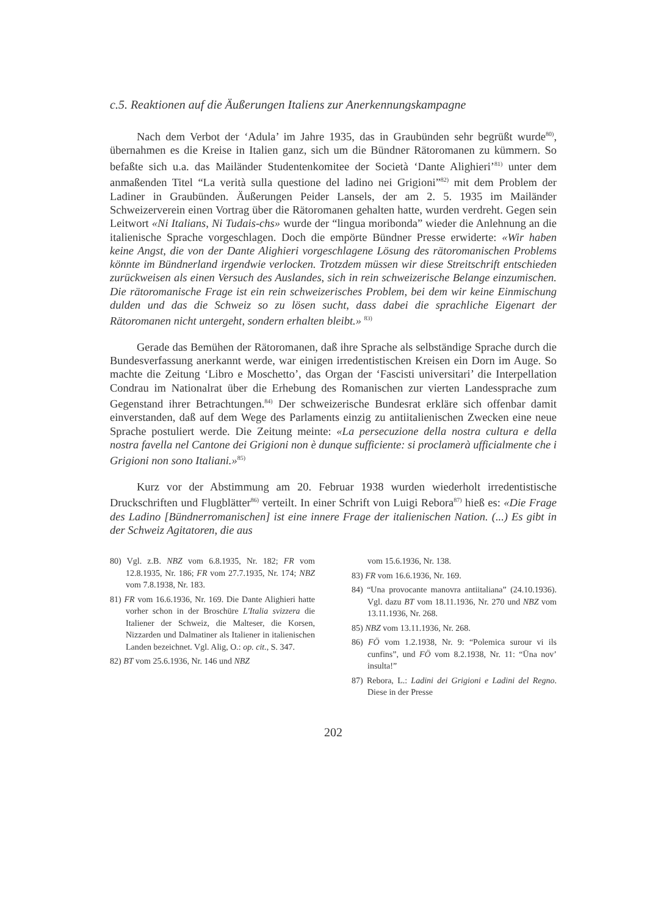c.5. Reaktionen auf die Äußerungen Italiens zur Anerkennungskampagne
Nach dem Verbot der ‘Adula’ im Jahre 1935, das in Graubünden sehr begrüßt wurde<sup>80)</sup>, übernahmen es die Kreise in Italien ganz, sich um die Bündner Rätoromanen zu kümmern. So befaßte sich u.a. das Mailänder Studentenkomitee der Società ‘Dante Alighieri’<sup>81)</sup> unter dem anmaßenden Titel “La verità sulla questione del ladino nei Grigioni”<sup>82)</sup> mit dem Problem der Ladiner in Graubünden. Äußerungen Peider Lansels, der am 2. 5. 1935 im Mailänder Schweizerverein einen Vortrag über die Rätoromanen gehalten hatte, wurden verdreht. Gegen sein Leitwort «Ni Italians, Ni Tudais-chs» wurde der “lingua moribonda” wieder die Anlehnung an die italienische Sprache vorgeschlagen. Doch die empörte Bündner Presse erwiderte: «Wir haben keine Angst, die von der Dante Alighieri vorgeschlagene Lösung des rätoromanischen Problems könnte im Bündnerland irgendwie verlocken. Trotzdem müssen wir diese Streitschrift entschieden zurückweisen als einen Versuch des Auslandes, sich in rein schweizerische Belange einzumischen. Die rätoromanische Frage ist ein rein schweizerisches Problem, bei dem wir keine Einmischung dulden und das die Schweiz so zu lösen sucht, dass dabei die sprachliche Eigenart der Rätoromanen nicht untergeht, sondern erhalten bleibt.» <sup>83)</sup>
Gerade das Bemühen der Rätoromanen, daß ihre Sprache als selbständige Sprache durch die Bundesverfassung anerkannt werde, war einigen irredentistischen Kreisen ein Dorn im Auge. So machte die Zeitung ‘Libro e Moschetto’, das Organ der ‘Fascisti universitari’ die Interpellation Condrau im Nationalrat über die Erhebung des Romanischen zur vierten Landessprache zum Gegenstand ihrer Betrachtungen.<sup>84)</sup> Der schweizerische Bundesrat erkläre sich offenbar damit einverstanden, daß auf dem Wege des Parlaments einzig zu antiitalienischen Zwecken eine neue Sprache postuliert werde. Die Zeitung meinte: «La persecuzione della nostra cultura e della nostra favella nel Cantone dei Grigioni non è dunque sufficiente: si proclamerà ufficialmente che i Grigioni non sono Italiani.»<sup>85)</sup>
Kurz vor der Abstimmung am 20. Februar 1938 wurden wiederholt irredentistische Druckschriften und Flugblätter<sup>86)</sup> verteilt. In einer Schrift von Luigi Rebora<sup>87)</sup> hieß es: «Die Frage des Ladino [Bündnerromanischen] ist eine innere Frage der italienischen Nation. (...) Es gibt in der Schweiz Agitatoren, die aus
80) Vgl. z.B. NBZ vom 6.8.1935, Nr. 182; FR vom 12.8.1935, Nr. 186; FR vom 27.7.1935, Nr. 174; NBZ vom 7.8.1938, Nr. 183.
81) FR vom 16.6.1936, Nr. 169. Die Dante Alighieri hatte vorher schon in der Broschüre L'Italia svizzera die Italiener der Schweiz, die Malteser, die Korsen, Nizzarden und Dalmatiner als Italiener in italienischen Landen bezeichnet. Vgl. Alig, O.: op. cit., S. 347.
82) BT vom 25.6.1936, Nr. 146 und NBZ
vom 15.6.1936, Nr. 138.
83) FR vom 16.6.1936, Nr. 169.
84) “Una provocante manovra antiitaliana” (24.10.1936). Vgl. dazu BT vom 18.11.1936, Nr. 270 und NBZ vom 13.11.1936, Nr. 268.
85) NBZ vom 13.11.1936, Nr. 268.
86) FÖ vom 1.2.1938, Nr. 9: “Polemica surour vi ils cunfins”, und FÖ vom 8.2.1938, Nr. 11: “Üna nov’ insulta!”
87) Rebora, L.: Ladini dei Grigioni e Ladini del Regno. Diese in der Presse
202